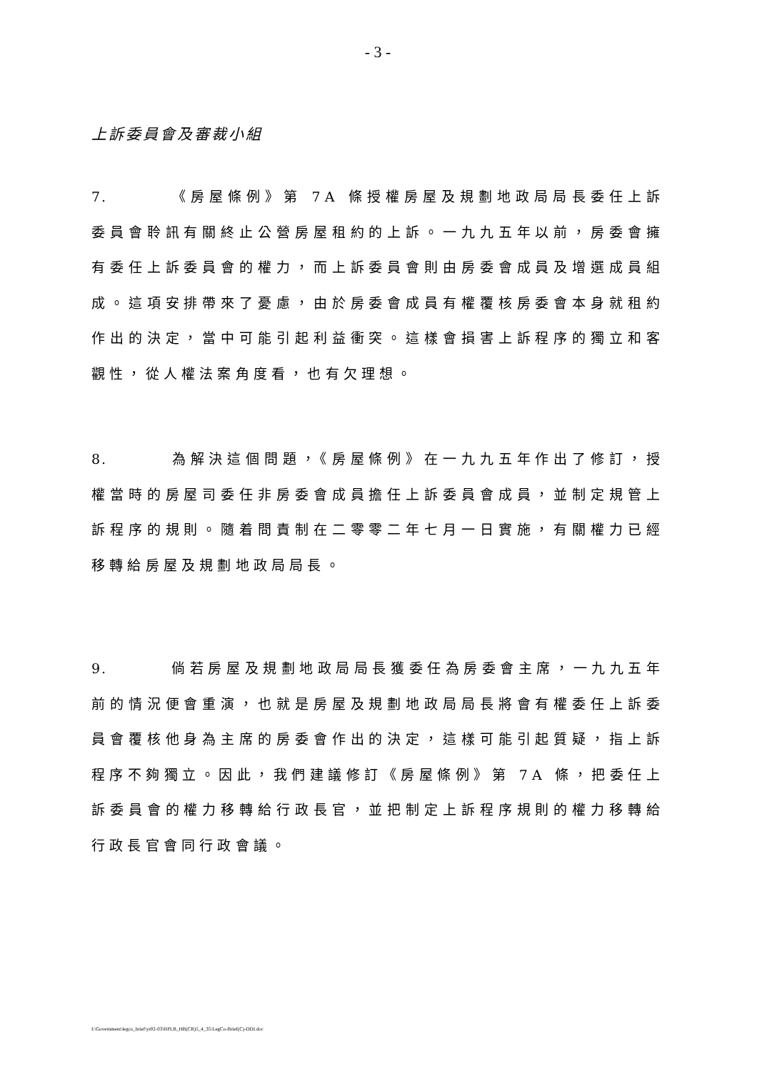- 3 -
上訴委員會及審裁小組
7. 《房屋條例》第 7A 條授權房屋及規劃地政局局長委任上訴委員會聆訊有關終止公營房屋租約的上訴。一九九五年以前，房委會擁有委任上訴委員會的權力，而上訴委員會則由房委會成員及增選成員組成。這項安排帶來了憂慮，由於房委會成員有權覆核房委會本身就租約作出的決定，當中可能引起利益衝突。這樣會損害上訴程序的獨立和客觀性，從人權法案角度看，也有欠理想。
8. 為解決這個問題，《房屋條例》在一九九五年作出了修訂，授權當時的房屋司委任非房委會成員擔任上訴委員會成員，並制定規管上訴程序的規則。隨着問責制在二零零二年七月一日實施，有關權力已經移轉給房屋及規劃地政局局長。
9. 倘若房屋及規劃地政局局長獲委任為房委會主席，一九九五年前的情況便會重演，也就是房屋及規劃地政局局長將會有權委任上訴委員會覆核他身為主席的房委會作出的決定，這樣可能引起質疑，指上訴程序不夠獨立。因此，我們建議修訂《房屋條例》第 7A 條，把委任上訴委員會的權力移轉給行政長官，並把制定上訴程序規則的權力移轉給行政長官會同行政會議。
I:\Government\legco_brief\yr02-03\HPLB_HB(CR)5_4_35\LegCo-Brief(C)-DDI.doc